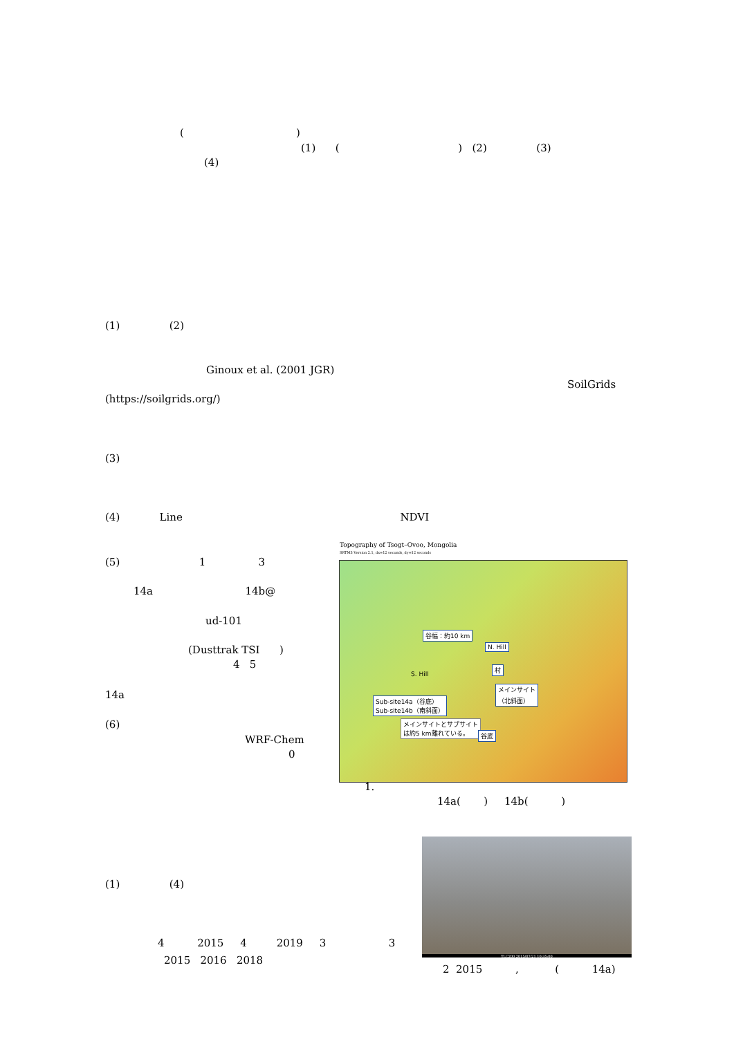( )
(1) ( ) (2) (3)
(4)
(1) (2)
Ginoux et al. (2001 JGR)
SoilGrids
(https://soilgrids.org/)
(3)
(4) Line NDVI
(5) 1 3
14a 14b@
ud-101
(Dusttrak TSI )
4 5
14a
(6)
WRF-Chem
0
Topography of Tsogt–Ovoo, Mongolia
SRTM3 Version 2.1, dx=12 seconds, dy=12 seconds
N. Hill
村
メインサイト
（北斜面）
S. Hill
Sub-site14a（谷底）
Sub-site14b（南斜面）
メインサイトとサブサイト
は約5 km離れている。
谷幅：約10 km
谷底
1.
14a( ) 14b( )
TLC200 2015/07/21 10:35:00
(1) (4)
4 2015 4 2019 3 3
2015 2016 2018
2 2015 , ( 14a)